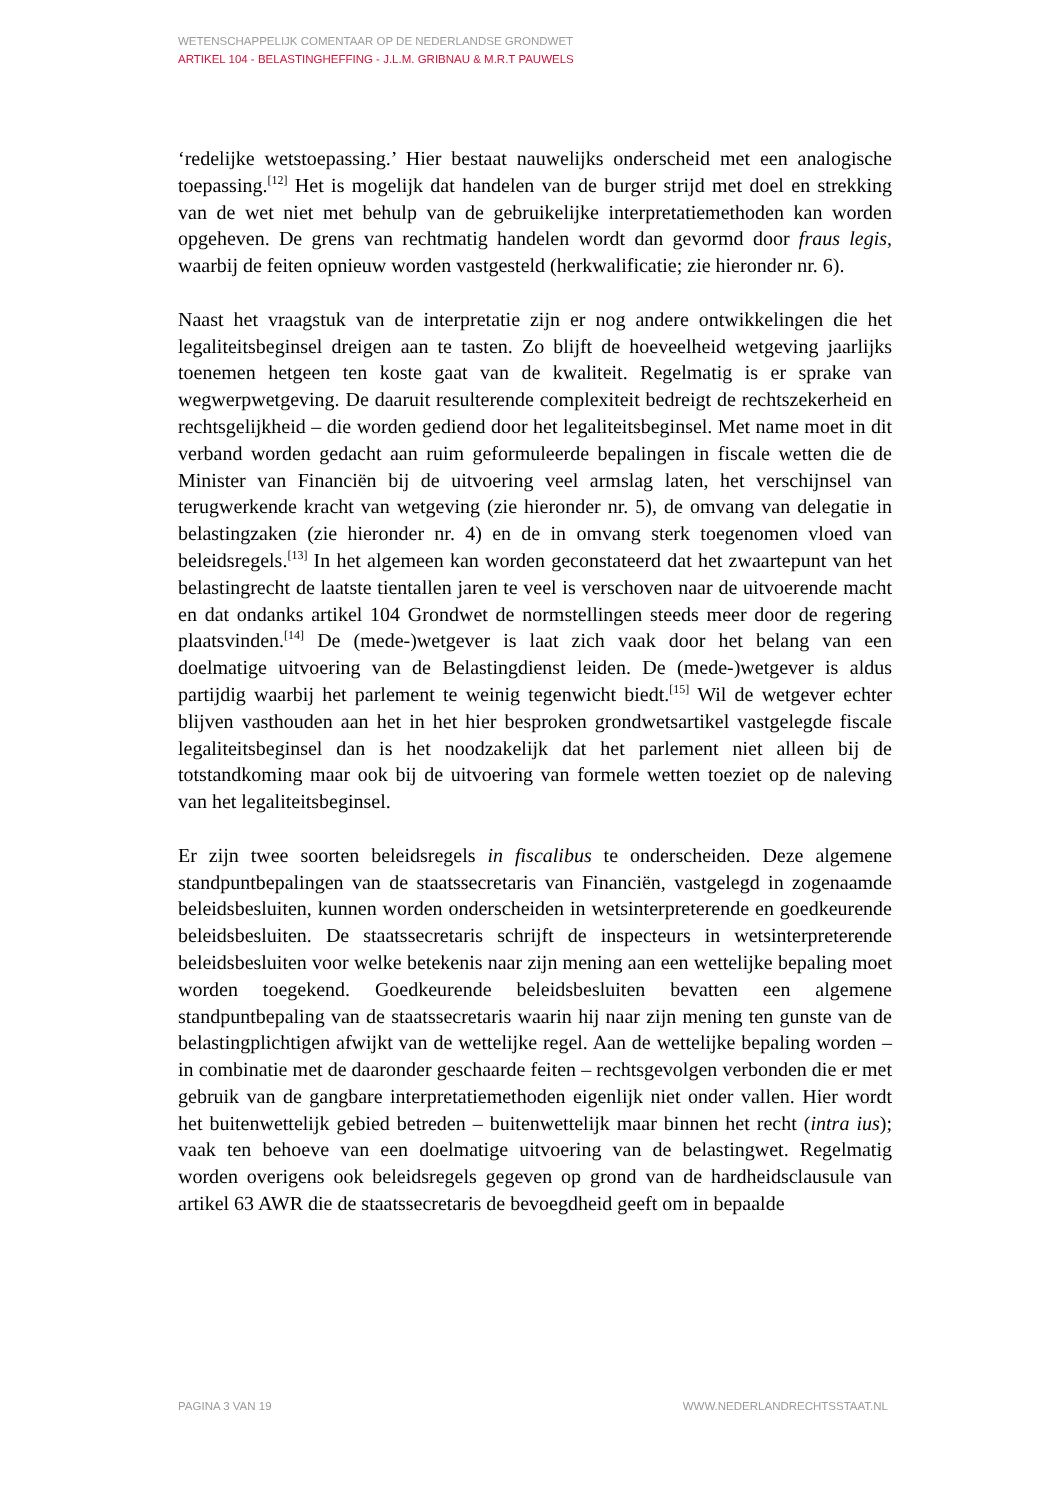WETENSCHAPPELIJK COMENTAAR OP DE NEDERLANDSE GRONDWET
ARTIKEL 104 - BELASTINGHEFFING - J.L.M. GRIBNAU & M.R.T PAUWELS
‘redelijke wetstoepassing.’ Hier bestaat nauwelijks onderscheid met een analogische toepassing.<sup>[12]</sup> Het is mogelijk dat handelen van de burger strijd met doel en strekking van de wet niet met behulp van de gebruikelijke interpretatiemethoden kan worden opgeheven. De grens van rechtmatig handelen wordt dan gevormd door fraus legis, waarbij de feiten opnieuw worden vastgesteld (herkwalificatie; zie hieronder nr. 6).
Naast het vraagstuk van de interpretatie zijn er nog andere ontwikkelingen die het legaliteitsbeginsel dreigen aan te tasten. Zo blijft de hoeveelheid wetgeving jaarlijks toenemen hetgeen ten koste gaat van de kwaliteit. Regelmatig is er sprake van wegwerpwetgeving. De daaruit resulterende complexiteit bedreigt de rechtszekerheid en rechtsgelijkheid – die worden gediend door het legaliteitsbeginsel. Met name moet in dit verband worden gedacht aan ruim geformuleerde bepalingen in fiscale wetten die de Minister van Financiën bij de uitvoering veel armslag laten, het verschijnsel van terugwerkende kracht van wetgeving (zie hieronder nr. 5), de omvang van delegatie in belastingzaken (zie hieronder nr. 4) en de in omvang sterk toegenomen vloed van beleidsregels.<sup>[13]</sup> In het algemeen kan worden geconstateerd dat het zwaartepunt van het belastingrecht de laatste tientallen jaren te veel is verschoven naar de uitvoerende macht en dat ondanks artikel 104 Grondwet de normstellingen steeds meer door de regering plaatsvinden.<sup>[14]</sup> De (mede-)wetgever is laat zich vaak door het belang van een doelmatige uitvoering van de Belastingdienst leiden. De (mede-)wetgever is aldus partijdig waarbij het parlement te weinig tegenwicht biedt.<sup>[15]</sup> Wil de wetgever echter blijven vasthouden aan het in het hier besproken grondwetsartikel vastgelegde fiscale legaliteitsbeginsel dan is het noodzakelijk dat het parlement niet alleen bij de totstandkoming maar ook bij de uitvoering van formele wetten toeziet op de naleving van het legaliteitsbeginsel.
Er zijn twee soorten beleidsregels in fiscalibus te onderscheiden. Deze algemene standpuntbepalingen van de staatssecretaris van Financiën, vastgelegd in zogenaamde beleidsbesluiten, kunnen worden onderscheiden in wetsinterpreterende en goedkeurende beleidsbesluiten. De staatssecretaris schrijft de inspecteurs in wetsinterpreterende beleidsbesluiten voor welke betekenis naar zijn mening aan een wettelijke bepaling moet worden toegekend. Goedkeurende beleidsbesluiten bevatten een algemene standpuntbepaling van de staatssecretaris waarin hij naar zijn mening ten gunste van de belastingplichtigen afwijkt van de wettelijke regel. Aan de wettelijke bepaling worden – in combinatie met de daaronder geschaarde feiten – rechtsgevolgen verbonden die er met gebruik van de gangbare interpretatiemethoden eigenlijk niet onder vallen. Hier wordt het buitenwettelijk gebied betreden – buitenwettelijk maar binnen het recht (intra ius); vaak ten behoeve van een doelmatige uitvoering van de belastingwet. Regelmatig worden overigens ook beleidsregels gegeven op grond van de hardheidsclausule van artikel 63 AWR die de staatssecretaris de bevoegdheid geeft om in bepaalde
PAGINA 3 VAN 19 WWW.NEDERLANDRECHTSSTAAT.NL